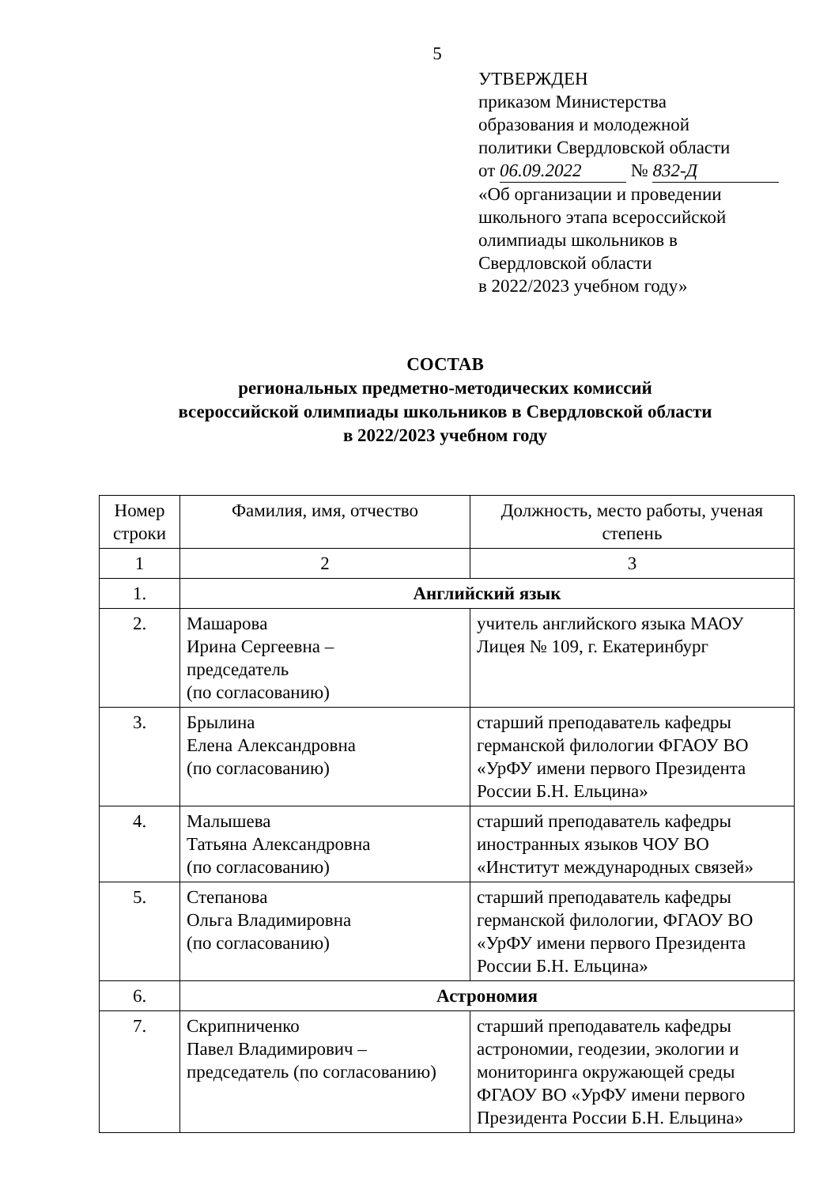5
УТВЕРЖДЕН
приказом Министерства
образования и молодежной
политики Свердловской области
от 06.09.2022 № 832-Д
«Об организации и проведении
школьного этапа всероссийской
олимпиады школьников в
Свердловской области
в 2022/2023 учебном году»
СОСТАВ
региональных предметно-методических комиссий
всероссийской олимпиады школьников в Свердловской области
в 2022/2023 учебном году
| Номер строки | Фамилия, имя, отчество | Должность, место работы, ученая степень |
| --- | --- | --- |
| 1 | 2 | 3 |
| 1. | Английский язык | |
| 2. | Машарова Ирина Сергеевна – председатель (по согласованию) | учитель английского языка МАОУ Лицея № 109, г. Екатеринбург |
| 3. | Брылина Елена Александровна (по согласованию) | старший преподаватель кафедры германской филологии ФГАОУ ВО «УрФУ имени первого Президента России Б.Н. Ельцина» |
| 4. | Малышева Татьяна Александровна (по согласованию) | старший преподаватель кафедры иностранных языков ЧОУ ВО «Институт международных связей» |
| 5. | Степанова Ольга Владимировна (по согласованию) | старший преподаватель кафедры германской филологии, ФГАОУ ВО «УрФУ имени первого Президента России Б.Н. Ельцина» |
| 6. | Астрономия | |
| 7. | Скрипниченко Павел Владимирович – председатель (по согласованию) | старший преподаватель кафедры астрономии, геодезии, экологии и мониторинга окружающей среды ФГАОУ ВО «УрФУ имени первого Президента России Б.Н. Ельцина» |